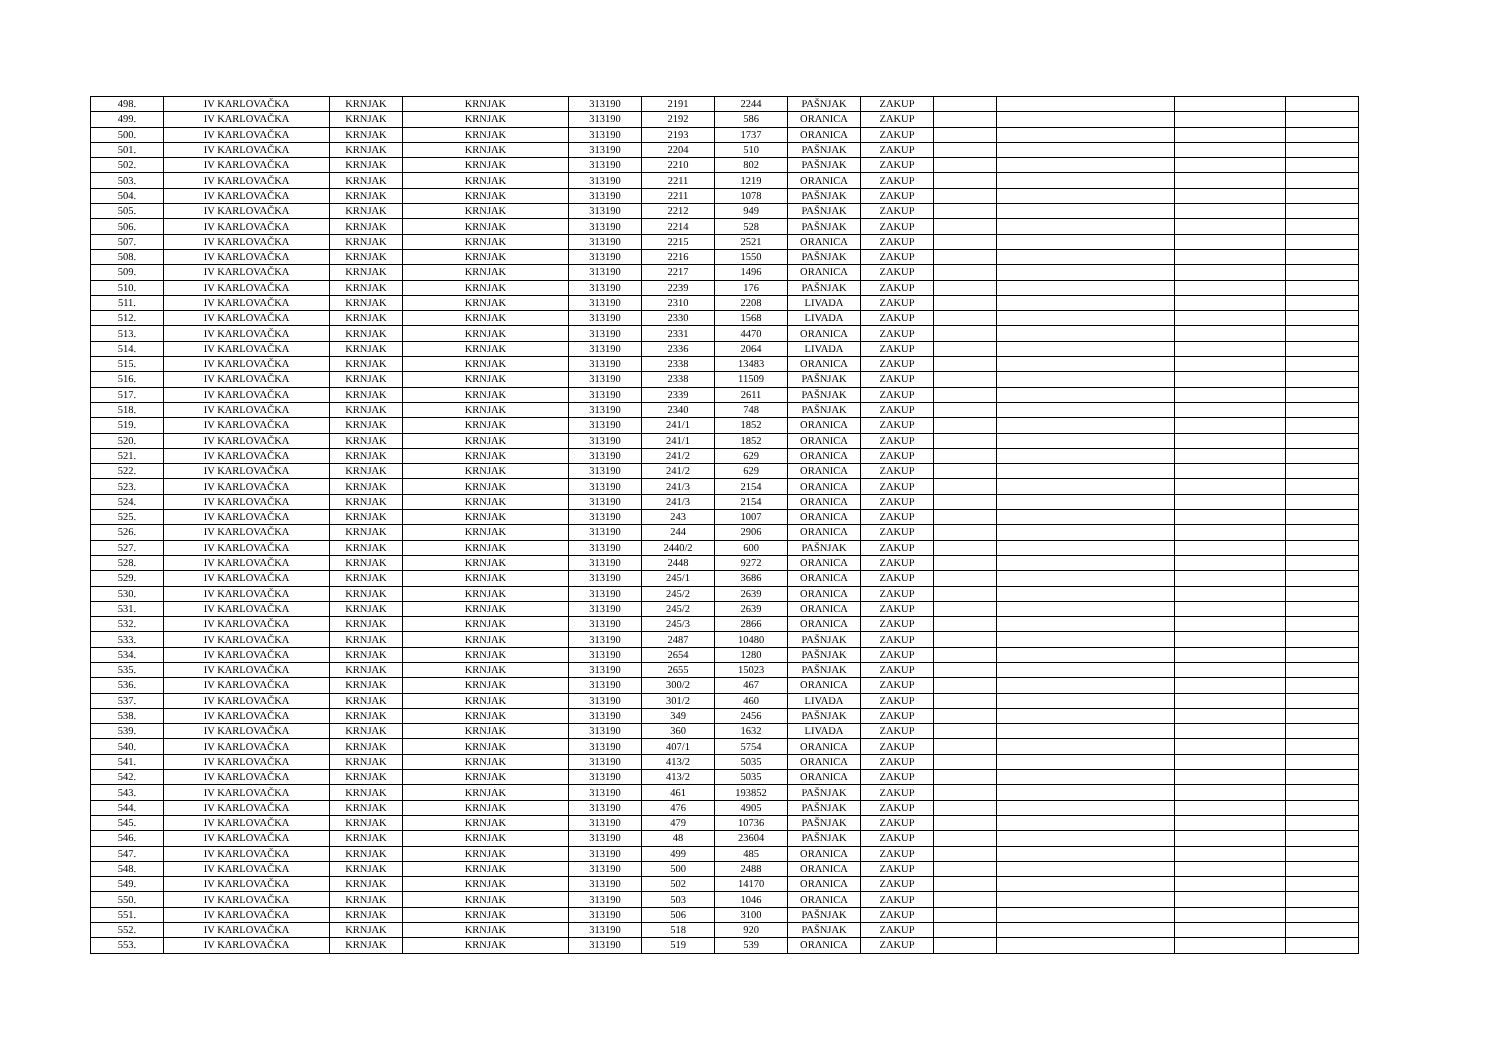| 498. | IV KARLOVAČKA | KRNJAK | KRNJAK | 313190 | 2191 | 2244 | PAŠNJAK | ZAKUP | | | | |
| 499. | IV KARLOVAČKA | KRNJAK | KRNJAK | 313190 | 2192 | 586 | ORANICA | ZAKUP | | | | |
| 500. | IV KARLOVAČKA | KRNJAK | KRNJAK | 313190 | 2193 | 1737 | ORANICA | ZAKUP | | | | |
| 501. | IV KARLOVAČKA | KRNJAK | KRNJAK | 313190 | 2204 | 510 | PAŠNJAK | ZAKUP | | | | |
| 502. | IV KARLOVAČKA | KRNJAK | KRNJAK | 313190 | 2210 | 802 | PAŠNJAK | ZAKUP | | | | |
| 503. | IV KARLOVAČKA | KRNJAK | KRNJAK | 313190 | 2211 | 1219 | ORANICA | ZAKUP | | | | |
| 504. | IV KARLOVAČKA | KRNJAK | KRNJAK | 313190 | 2211 | 1078 | PAŠNJAK | ZAKUP | | | | |
| 505. | IV KARLOVAČKA | KRNJAK | KRNJAK | 313190 | 2212 | 949 | PAŠNJAK | ZAKUP | | | | |
| 506. | IV KARLOVAČKA | KRNJAK | KRNJAK | 313190 | 2214 | 528 | PAŠNJAK | ZAKUP | | | | |
| 507. | IV KARLOVAČKA | KRNJAK | KRNJAK | 313190 | 2215 | 2521 | ORANICA | ZAKUP | | | | |
| 508. | IV KARLOVAČKA | KRNJAK | KRNJAK | 313190 | 2216 | 1550 | PAŠNJAK | ZAKUP | | | | |
| 509. | IV KARLOVAČKA | KRNJAK | KRNJAK | 313190 | 2217 | 1496 | ORANICA | ZAKUP | | | | |
| 510. | IV KARLOVAČKA | KRNJAK | KRNJAK | 313190 | 2239 | 176 | PAŠNJAK | ZAKUP | | | | |
| 511. | IV KARLOVAČKA | KRNJAK | KRNJAK | 313190 | 2310 | 2208 | LIVADA | ZAKUP | | | | |
| 512. | IV KARLOVAČKA | KRNJAK | KRNJAK | 313190 | 2330 | 1568 | LIVADA | ZAKUP | | | | |
| 513. | IV KARLOVAČKA | KRNJAK | KRNJAK | 313190 | 2331 | 4470 | ORANICA | ZAKUP | | | | |
| 514. | IV KARLOVAČKA | KRNJAK | KRNJAK | 313190 | 2336 | 2064 | LIVADA | ZAKUP | | | | |
| 515. | IV KARLOVAČKA | KRNJAK | KRNJAK | 313190 | 2338 | 13483 | ORANICA | ZAKUP | | | | |
| 516. | IV KARLOVAČKA | KRNJAK | KRNJAK | 313190 | 2338 | 11509 | PAŠNJAK | ZAKUP | | | | |
| 517. | IV KARLOVAČKA | KRNJAK | KRNJAK | 313190 | 2339 | 2611 | PAŠNJAK | ZAKUP | | | | |
| 518. | IV KARLOVAČKA | KRNJAK | KRNJAK | 313190 | 2340 | 748 | PAŠNJAK | ZAKUP | | | | |
| 519. | IV KARLOVAČKA | KRNJAK | KRNJAK | 313190 | 241/1 | 1852 | ORANICA | ZAKUP | | | | |
| 520. | IV KARLOVAČKA | KRNJAK | KRNJAK | 313190 | 241/1 | 1852 | ORANICA | ZAKUP | | | | |
| 521. | IV KARLOVAČKA | KRNJAK | KRNJAK | 313190 | 241/2 | 629 | ORANICA | ZAKUP | | | | |
| 522. | IV KARLOVAČKA | KRNJAK | KRNJAK | 313190 | 241/2 | 629 | ORANICA | ZAKUP | | | | |
| 523. | IV KARLOVAČKA | KRNJAK | KRNJAK | 313190 | 241/3 | 2154 | ORANICA | ZAKUP | | | | |
| 524. | IV KARLOVAČKA | KRNJAK | KRNJAK | 313190 | 241/3 | 2154 | ORANICA | ZAKUP | | | | |
| 525. | IV KARLOVAČKA | KRNJAK | KRNJAK | 313190 | 243 | 1007 | ORANICA | ZAKUP | | | | |
| 526. | IV KARLOVAČKA | KRNJAK | KRNJAK | 313190 | 244 | 2906 | ORANICA | ZAKUP | | | | |
| 527. | IV KARLOVAČKA | KRNJAK | KRNJAK | 313190 | 2440/2 | 600 | PAŠNJAK | ZAKUP | | | | |
| 528. | IV KARLOVAČKA | KRNJAK | KRNJAK | 313190 | 2448 | 9272 | ORANICA | ZAKUP | | | | |
| 529. | IV KARLOVAČKA | KRNJAK | KRNJAK | 313190 | 245/1 | 3686 | ORANICA | ZAKUP | | | | |
| 530. | IV KARLOVAČKA | KRNJAK | KRNJAK | 313190 | 245/2 | 2639 | ORANICA | ZAKUP | | | | |
| 531. | IV KARLOVAČKA | KRNJAK | KRNJAK | 313190 | 245/2 | 2639 | ORANICA | ZAKUP | | | | |
| 532. | IV KARLOVAČKA | KRNJAK | KRNJAK | 313190 | 245/3 | 2866 | ORANICA | ZAKUP | | | | |
| 533. | IV KARLOVAČKA | KRNJAK | KRNJAK | 313190 | 2487 | 10480 | PAŠNJAK | ZAKUP | | | | |
| 534. | IV KARLOVAČKA | KRNJAK | KRNJAK | 313190 | 2654 | 1280 | PAŠNJAK | ZAKUP | | | | |
| 535. | IV KARLOVAČKA | KRNJAK | KRNJAK | 313190 | 2655 | 15023 | PAŠNJAK | ZAKUP | | | | |
| 536. | IV KARLOVAČKA | KRNJAK | KRNJAK | 313190 | 300/2 | 467 | ORANICA | ZAKUP | | | | |
| 537. | IV KARLOVAČKA | KRNJAK | KRNJAK | 313190 | 301/2 | 460 | LIVADA | ZAKUP | | | | |
| 538. | IV KARLOVAČKA | KRNJAK | KRNJAK | 313190 | 349 | 2456 | PAŠNJAK | ZAKUP | | | | |
| 539. | IV KARLOVAČKA | KRNJAK | KRNJAK | 313190 | 360 | 1632 | LIVADA | ZAKUP | | | | |
| 540. | IV KARLOVAČKA | KRNJAK | KRNJAK | 313190 | 407/1 | 5754 | ORANICA | ZAKUP | | | | |
| 541. | IV KARLOVAČKA | KRNJAK | KRNJAK | 313190 | 413/2 | 5035 | ORANICA | ZAKUP | | | | |
| 542. | IV KARLOVAČKA | KRNJAK | KRNJAK | 313190 | 413/2 | 5035 | ORANICA | ZAKUP | | | | |
| 543. | IV KARLOVAČKA | KRNJAK | KRNJAK | 313190 | 461 | 193852 | PAŠNJAK | ZAKUP | | | | |
| 544. | IV KARLOVAČKA | KRNJAK | KRNJAK | 313190 | 476 | 4905 | PAŠNJAK | ZAKUP | | | | |
| 545. | IV KARLOVAČKA | KRNJAK | KRNJAK | 313190 | 479 | 10736 | PAŠNJAK | ZAKUP | | | | |
| 546. | IV KARLOVAČKA | KRNJAK | KRNJAK | 313190 | 48 | 23604 | PAŠNJAK | ZAKUP | | | | |
| 547. | IV KARLOVAČKA | KRNJAK | KRNJAK | 313190 | 499 | 485 | ORANICA | ZAKUP | | | | |
| 548. | IV KARLOVAČKA | KRNJAK | KRNJAK | 313190 | 500 | 2488 | ORANICA | ZAKUP | | | | |
| 549. | IV KARLOVAČKA | KRNJAK | KRNJAK | 313190 | 502 | 14170 | ORANICA | ZAKUP | | | | |
| 550. | IV KARLOVAČKA | KRNJAK | KRNJAK | 313190 | 503 | 1046 | ORANICA | ZAKUP | | | | |
| 551. | IV KARLOVAČKA | KRNJAK | KRNJAK | 313190 | 506 | 3100 | PAŠNJAK | ZAKUP | | | | |
| 552. | IV KARLOVAČKA | KRNJAK | KRNJAK | 313190 | 518 | 920 | PAŠNJAK | ZAKUP | | | | |
| 553. | IV KARLOVAČKA | KRNJAK | KRNJAK | 313190 | 519 | 539 | ORANICA | ZAKUP | | | | |